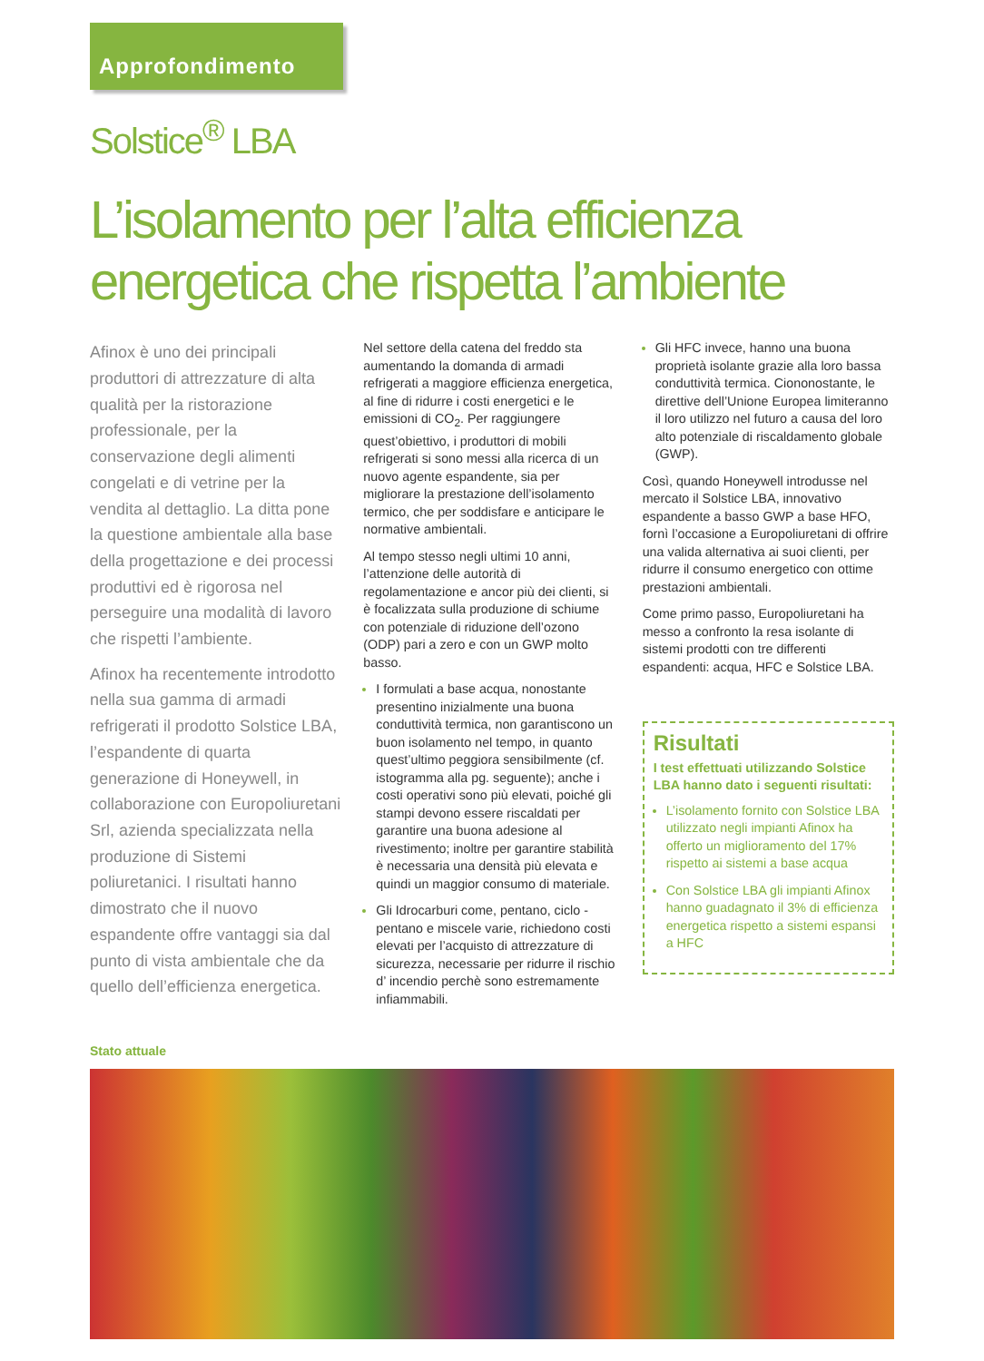Approfondimento
Solstice<sup>®</sup> LBA
L’isolamento per l’alta efficienza energetica che rispetta l’ambiente
Afinox è uno dei principali produttori di attrezzature di alta qualità per la ristorazione professionale, per la conservazione degli alimenti congelati e di vetrine per la vendita al dettaglio. La ditta pone la questione ambientale alla base della progettazione e dei processi produttivi ed è rigorosa nel perseguire una modalità di lavoro che rispetti l’ambiente.
Afinox ha recentemente introdotto nella sua gamma di armadi refrigerati il prodotto Solstice LBA, l’espandente di quarta generazione di Honeywell, in collaborazione con Europoliuretani Srl, azienda specializzata nella produzione di Sistemi poliuretanici. I risultati hanno dimostrato che il nuovo espandente offre vantaggi sia dal punto di vista ambientale che da quello dell’efficienza energetica.
Nel settore della catena del freddo sta aumentando la domanda di armadi refrigerati a maggiore efficienza energetica, al fine di ridurre i costi energetici e le emissioni di CO<sub>2</sub>. Per raggiungere quest’obiettivo, i produttori di mobili refrigerati si sono messi alla ricerca di un nuovo agente espandente, sia per migliorare la prestazione dell’isolamento termico, che per soddisfare e anticipare le normative ambientali.
Al tempo stesso negli ultimi 10 anni, l’attenzione delle autorità di regolamentazione e ancor più dei clienti, si è focalizzata sulla produzione di schiume con potenziale di riduzione dell’ozono (ODP) pari a zero e con un GWP molto basso.
I formulati a base acqua, nonostante presentino inizialmente una buona conduttività termica, non garantiscono un buon isolamento nel tempo, in quanto quest’ultimo peggiora sensibilmente (cf. istogramma alla pg. seguente); anche i costi operativi sono più elevati, poiché gli stampi devono essere riscaldati per garantire una buona adesione al rivestimento; inoltre per garantire stabilità è necessaria una densità più elevata e quindi un maggior consumo di materiale.
Gli Idrocarburi come, pentano, ciclo -pentano e miscele varie, richiedono costi elevati per l’acquisto di attrezzature di sicurezza, necessarie per ridurre il rischio d’ incendio perchè sono estremamente infiammabili.
Gli HFC invece, hanno una buona proprietà isolante grazie alla loro bassa conduttività termica. Ciononostante, le direttive dell’Unione Europea limiteranno il loro utilizzo nel futuro a causa del loro alto potenziale di riscaldamento globale (GWP).
Così, quando Honeywell introdusse nel mercato il Solstice LBA, innovativo espandente a basso GWP a base HFO, fornì l’occasione a Europoliuretani di offrire una valida alternativa ai suoi clienti, per ridurre il consumo energetico con ottime prestazioni ambientali.
Come primo passo, Europoliuretani ha messo a confronto la resa isolante di sistemi prodotti con tre differenti espandenti: acqua, HFC e Solstice LBA.
Risultati
I test effettuati utilizzando Solstice LBA hanno dato i seguenti risultati:
L’isolamento fornito con Solstice LBA utilizzato negli impianti Afinox ha offerto un miglioramento del 17% rispetto ai sistemi a base acqua
Con Solstice LBA gli impianti Afinox hanno guadagnato il 3% di efficienza energetica rispetto a sistemi espansi a HFC
Stato attuale